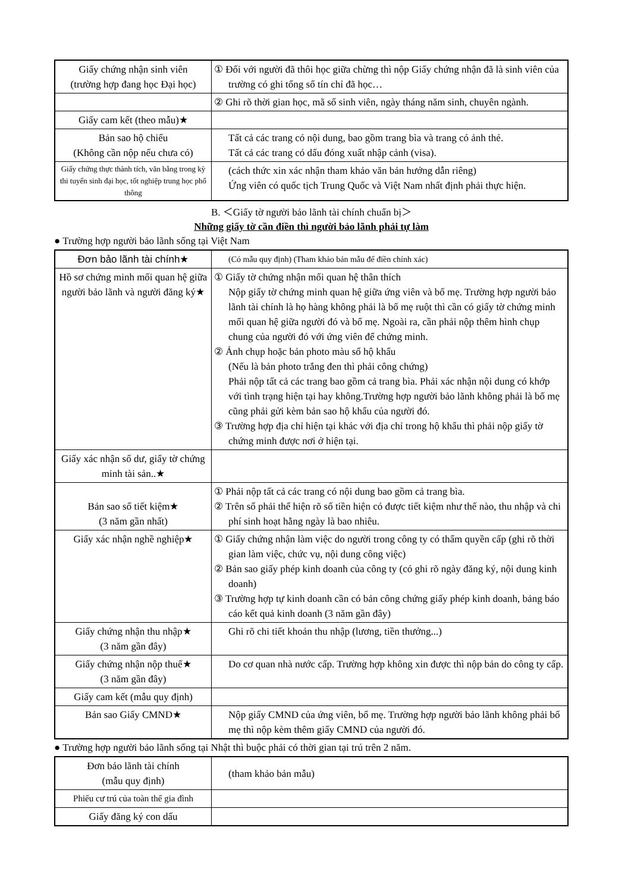| Giấy chứng nhận sinh viên (trường hợp đang học Đại học) | ① Đối với người đã thôi học giữa chừng thì nộp Giấy chứng nhận đã là sinh viên của trường có ghi tổng số tín chỉ đã học… |
| | ② Ghi rõ thời gian học, mã số sinh viên, ngày tháng năm sinh, chuyên ngành. |
| Giấy cam kết (theo mẫu)★ | |
| Bản sao hộ chiếu (Không cần nộp nếu chưa có) | Tất cả các trang có nội dung, bao gồm trang bìa và trang có ảnh thẻ. Tất cả các trang có dấu đóng xuất nhập cảnh (visa). |
| Giấy chứng thực thành tích, văn bằng trong kỳ thi tuyển sinh đại học, tốt nghiệp trung học phổ thông | (cách thức xin xác nhận tham khảo văn bản hướng dẫn riêng) Ứng viên có quốc tịch Trung Quốc và Việt Nam nhất định phải thực hiện. |
B. ＜Giấy tờ người bảo lãnh tài chính chuẩn bị＞
Những giấy tờ cần điền thì người bảo lãnh phải tự làm
● Trường hợp người bảo lãnh sống tại Việt Nam
| Đơn bảo lãnh tài chính★ | (Có mẫu quy định) (Tham khảo bản mẫu để điền chính xác) |
| Hồ sơ chứng minh mối quan hệ giữa người bảo lãnh và người đăng ký★ | ① Giấy tờ chứng nhận mối quan hệ thân thích Nộp giấy tờ chứng minh quan hệ giữa ứng viên và bố mẹ. Trường hợp người bảo lãnh tài chính là họ hàng không phải là bố mẹ ruột thì cần có giấy tờ chứng minh mối quan hệ giữa người đó và bố mẹ. Ngoài ra, cần phải nộp thêm hình chụp chung của người đó với ứng viên để chứng minh. ② Ảnh chụp hoặc bản photo màu sổ hộ khẩu (Nếu là bản photo trắng đen thì phải công chứng) Phải nộp tất cả các trang bao gồm cả trang bìa. Phải xác nhận nội dung có khớp với tình trạng hiện tại hay không.Trường hợp người bảo lãnh không phải là bố mẹ cũng phải gửi kèm bản sao hộ khẩu của người đó. ③ Trường hợp địa chỉ hiện tại khác với địa chỉ trong hộ khẩu thì phải nộp giấy tờ chứng minh được nơi ở hiện tại. |
| Giấy xác nhận số dư, giấy tờ chứng minh tài sản..★ | |
| Bản sao sổ tiết kiệm★ (3 năm gần nhất) | ① Phải nộp tất cả các trang có nội dung bao gồm cả trang bìa. ② Trên sổ phải thể hiện rõ số tiền hiện có được tiết kiệm như thế nào, thu nhập và chi phí sinh hoạt hằng ngày là bao nhiêu. |
| Giấy xác nhận nghề nghiệp★ | ① Giấy chứng nhận làm việc do người trong công ty có thẩm quyền cấp (ghi rõ thời gian làm việc, chức vụ, nội dung công việc) ② Bản sao giấy phép kinh doanh của công ty (có ghi rõ ngày đăng ký, nội dung kinh doanh) ③ Trường hợp tự kinh doanh cần có bản công chứng giấy phép kinh doanh, bảng báo cáo kết quả kinh doanh (3 năm gần đây) |
| Giấy chứng nhận thu nhập★ (3 năm gần đây) | Ghi rõ chi tiết khoản thu nhập (lương, tiền thưởng...) |
| Giấy chứng nhận nộp thuế★ (3 năm gần đây) | Do cơ quan nhà nước cấp. Trường hợp không xin được thì nộp bản do công ty cấp. |
| Giấy cam kết (mẫu quy định) | |
| Bản sao Giấy CMND★ | Nộp giấy CMND của ứng viên, bố mẹ. Trường hợp người bảo lãnh không phải bố mẹ thì nộp kèm thêm giấy CMND của người đó. |
● Trường hợp người bảo lãnh sống tại Nhật thì buộc phải có thời gian tại trú trên 2 năm.
| Đơn bảo lãnh tài chính (mẫu quy định) | (tham khảo bản mẫu) |
| Phiếu cư trú của toàn thể gia đình | |
| Giấy đăng ký con dấu | |